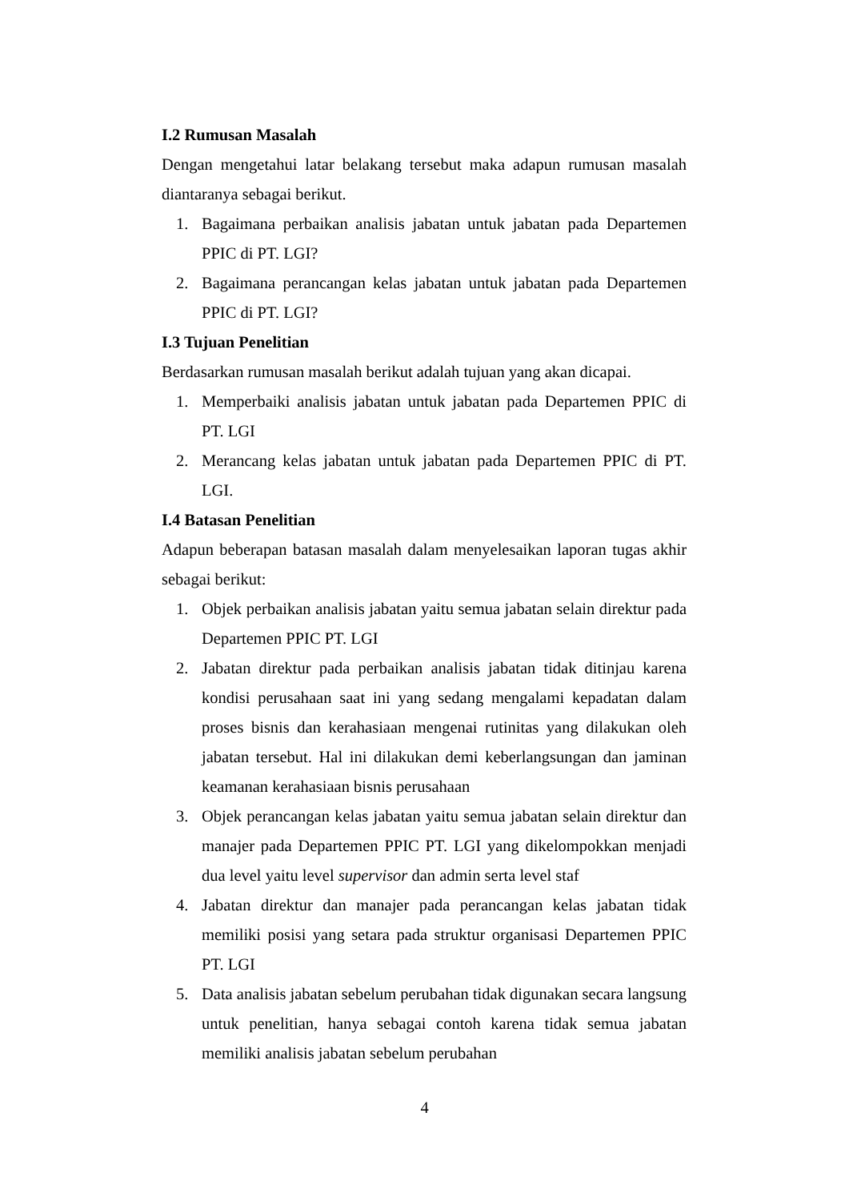I.2 Rumusan Masalah
Dengan mengetahui latar belakang tersebut maka adapun rumusan masalah diantaranya sebagai berikut.
1. Bagaimana perbaikan analisis jabatan untuk jabatan pada Departemen PPIC di PT. LGI?
2. Bagaimana perancangan kelas jabatan untuk jabatan pada Departemen PPIC di PT. LGI?
I.3 Tujuan Penelitian
Berdasarkan rumusan masalah berikut adalah tujuan yang akan dicapai.
1. Memperbaiki analisis jabatan untuk jabatan pada Departemen PPIC di PT. LGI
2. Merancang kelas jabatan untuk jabatan pada Departemen PPIC di PT. LGI.
I.4 Batasan Penelitian
Adapun beberapan batasan masalah dalam menyelesaikan laporan tugas akhir sebagai berikut:
1. Objek perbaikan analisis jabatan yaitu semua jabatan selain direktur pada Departemen PPIC PT. LGI
2. Jabatan direktur pada perbaikan analisis jabatan tidak ditinjau karena kondisi perusahaan saat ini yang sedang mengalami kepadatan dalam proses bisnis dan kerahasiaan mengenai rutinitas yang dilakukan oleh jabatan tersebut. Hal ini dilakukan demi keberlangsungan dan jaminan keamanan kerahasiaan bisnis perusahaan
3. Objek perancangan kelas jabatan yaitu semua jabatan selain direktur dan manajer pada Departemen PPIC PT. LGI yang dikelompokkan menjadi dua level yaitu level supervisor dan admin serta level staf
4. Jabatan direktur dan manajer pada perancangan kelas jabatan tidak memiliki posisi yang setara pada struktur organisasi Departemen PPIC PT. LGI
5. Data analisis jabatan sebelum perubahan tidak digunakan secara langsung untuk penelitian, hanya sebagai contoh karena tidak semua jabatan memiliki analisis jabatan sebelum perubahan
4